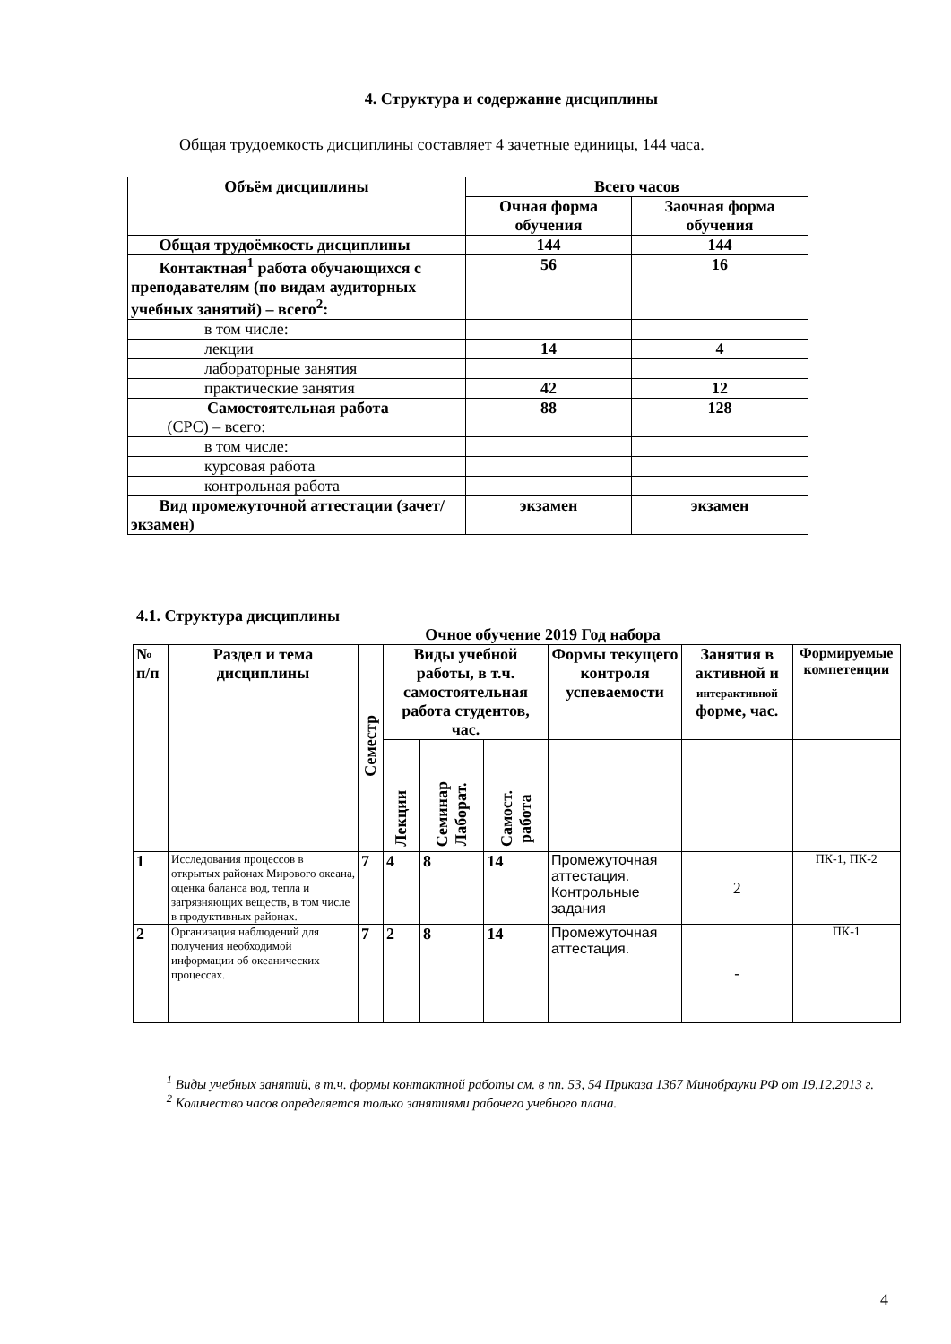4. Структура и содержание дисциплины
Общая трудоемкость дисциплины составляет 4 зачетные единицы, 144 часа.
| Объём дисциплины | Всего часов | |
| --- | --- | --- |
| | Очная форма обучения | Заочная форма обучения |
| Общая трудоёмкость дисциплины | 144 | 144 |
| Контактная<sup>1</sup> работа обучающихся с преподавателям (по видам аудиторных учебных занятий) – всего<sup>2</sup>: | 56 | 16 |
| в том числе: | | |
| лекции | 14 | 4 |
| лабораторные занятия | | |
| практические занятия | 42 | 12 |
| Самостоятельная работа (СРС) – всего: | 88 | 128 |
| в том числе: | | |
| курсовая работа | | |
| контрольная работа | | |
| Вид промежуточной аттестации (зачет/экзамен) | экзамен | экзамен |
4.1. Структура дисциплины
Очное обучение 2019 Год набора
| № п/п | Раздел и тема дисциплины | Семестр | Виды учебной работы, в т.ч. самостоятельная работа студентов, час. | | | Формы текущего контроля успеваемости | Занятия в активной и интерактивной форме, час. | Формируемые компетенции |
| --- | --- | --- | --- | --- | --- | --- | --- | --- |
| | | | Лекции | Семинар Лаборат. | Самост. работа | | | |
| 1 | Исследования процессов в открытых районах Мирового океана, оценка баланса вод, тепла и загрязняющих веществ, в том числе в продуктивных районах. | 7 | 4 | 8 | 14 | Промежуточная аттестация. Контрольные задания | 2 | ПК-1, ПК-2 |
| 2 | Организация наблюдений для получения необходимой информации об океанических процессах. | 7 | 2 | 8 | 14 | Промежуточная аттестация. | - | ПК-1 |
<sup>1</sup> Виды учебных занятий, в т.ч. формы контактной работы см. в пп. 53, 54 Приказа 1367 Минобрауки РФ от 19.12.2013 г.
<sup>2</sup> Количество часов определяется только занятиями рабочего учебного плана.
4